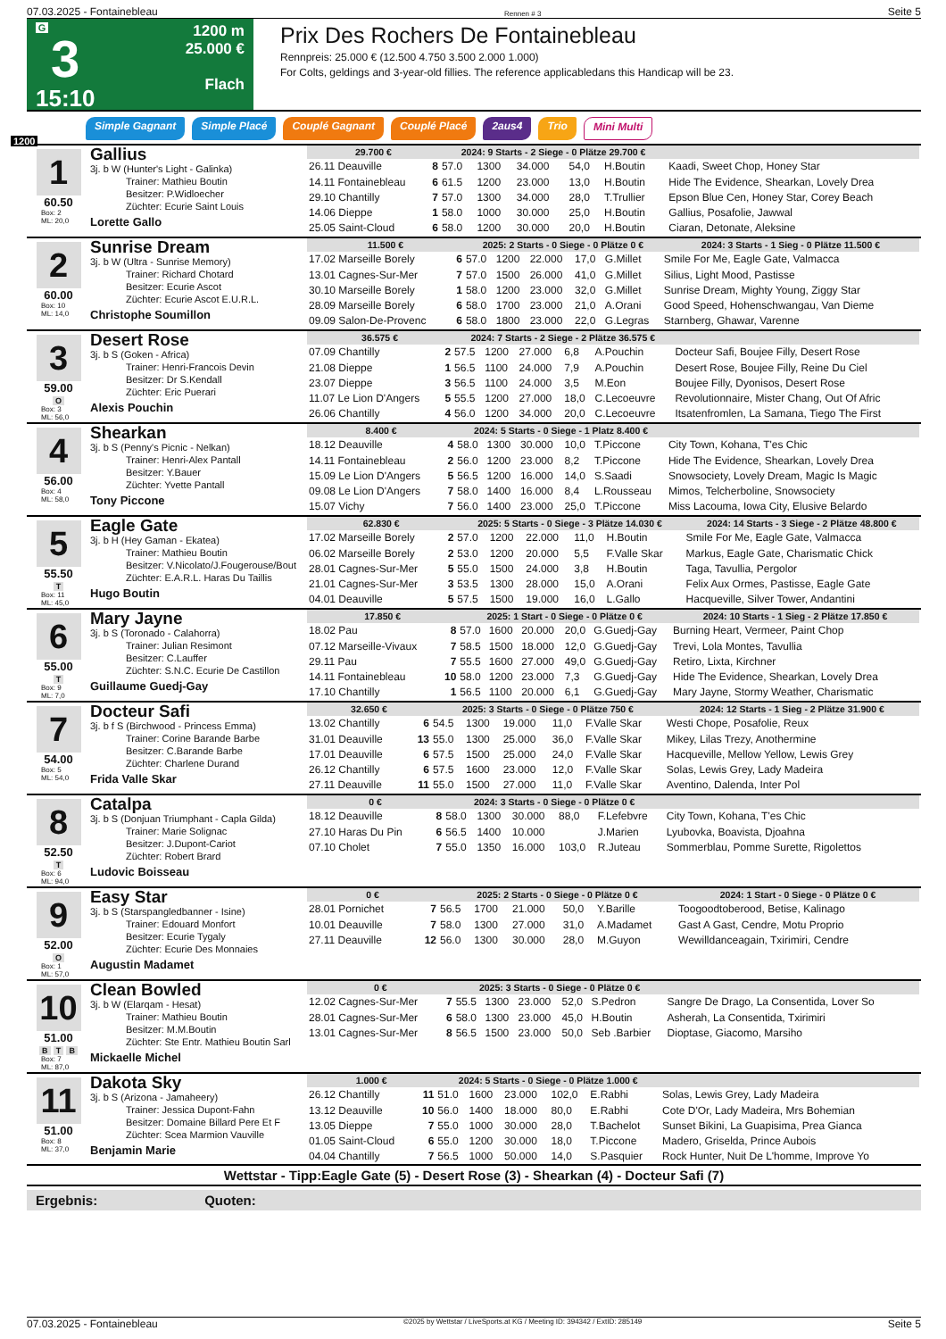07.03.2025 - Fontainebleau Rennen # 3 Seite 5
G
3
15:10
1200 m
25.000 €
Flach
Prix Des Rochers De Fontainebleau
Rennpreis: 25.000 € (12.500 4.750 3.500 2.000 1.000)
For Colts, geldings and 3-year-old fillies. The reference applicabledans this Handicap will be 23.
1200
Simple Gagnant Simple Placé Couplé Gagnant Couplé Placé 2aus4 Trio Mini Multi
1
60.50
Box: 2
ML: 20,0
Gallius
3j. b W (Hunter's Light - Galinka)
Trainer: Mathieu Boutin
Besitzer: P.Widloecher
Züchter: Ecurie Saint Louis
Lorette Gallo
| 29.700 € | | 2024: 9 Starts - 2 Siege - 0 Plätze 29.700 € | | | | | |
| --- | --- | --- | --- | --- | --- | --- | --- |
| 26.11 Deauville | 8 | 57.0 | 1300 | 34.000 | 54,0 | H.Boutin | Kaadi, Sweet Chop, Honey Star |
| 14.11 Fontainebleau | 6 | 61.5 | 1200 | 23.000 | 13,0 | H.Boutin | Hide The Evidence, Shearkan, Lovely Drea |
| 29.10 Chantilly | 7 | 57.0 | 1300 | 34.000 | 28,0 | T.Trullier | Epson Blue Cen, Honey Star, Corey Beach |
| 14.06 Dieppe | 1 | 58.0 | 1000 | 30.000 | 25,0 | H.Boutin | Gallius, Posafolie, Jawwal |
| 25.05 Saint-Cloud | 6 | 58.0 | 1200 | 30.000 | 20,0 | H.Boutin | Ciaran, Detonate, Aleksine |
2
60.00
Box: 10
ML: 14,0
Sunrise Dream
3j. b W (Ultra - Sunrise Memory)
Trainer: Richard Chotard
Besitzer: Ecurie Ascot
Züchter: Ecurie Ascot E.U.R.L.
Christophe Soumillon
| 11.500 € | | 2025: 2 Starts - 0 Siege - 0 Plätze 0 € | | | | | 2024: 3 Starts - 1 Sieg - 0 Plätze 11.500 € |
| --- | --- | --- | --- | --- | --- | --- | --- |
| 17.02 Marseille Borely | 6 | 57.0 | 1200 | 22.000 | 17,0 | G.Millet | Smile For Me, Eagle Gate, Valmacca |
| 13.01 Cagnes-Sur-Mer | 7 | 57.0 | 1500 | 26.000 | 41,0 | G.Millet | Silius, Light Mood, Pastisse |
| 30.10 Marseille Borely | 1 | 58.0 | 1200 | 23.000 | 32,0 | G.Millet | Sunrise Dream, Mighty Young, Ziggy Star |
| 28.09 Marseille Borely | 6 | 58.0 | 1700 | 23.000 | 21,0 | A.Orani | Good Speed, Hohenschwangau, Van Dieme |
| 09.09 Salon-De-Provenc | 6 | 58.0 | 1800 | 23.000 | 22,0 | G.Legras | Starnberg, Ghawar, Varenne |
3
59.00
O
Box: 3
ML: 56,0
Desert Rose
3j. b S (Goken - Africa)
Trainer: Henri-Francois Devin
Besitzer: Dr S.Kendall
Züchter: Eric Puerari
Alexis Pouchin
| 36.575 € | | 2024: 7 Starts - 2 Siege - 2 Plätze 36.575 € | | | | | |
| --- | --- | --- | --- | --- | --- | --- | --- |
| 07.09 Chantilly | 2 | 57.5 | 1200 | 27.000 | 6,8 | A.Pouchin | Docteur Safi, Boujee Filly, Desert Rose |
| 21.08 Dieppe | 1 | 56.5 | 1100 | 24.000 | 7,9 | A.Pouchin | Desert Rose, Boujee Filly, Reine Du Ciel |
| 23.07 Dieppe | 3 | 56.5 | 1100 | 24.000 | 3,5 | M.Eon | Boujee Filly, Dyonisos, Desert Rose |
| 11.07 Le Lion D'Angers | 5 | 55.5 | 1200 | 27.000 | 18,0 | C.Lecoeuvre | Revolutionnaire, Mister Chang, Out Of Afric |
| 26.06 Chantilly | 4 | 56.0 | 1200 | 34.000 | 20,0 | C.Lecoeuvre | Itsatenfromlen, La Samana, Tiego The First |
4
56.00
Box: 4
ML: 58,0
Shearkan
3j. b S (Penny's Picnic - Nelkan)
Trainer: Henri-Alex Pantall
Besitzer: Y.Bauer
Züchter: Yvette Pantall
Tony Piccone
| 8.400 € | | 2024: 5 Starts - 0 Siege - 1 Platz 8.400 € | | | | | |
| --- | --- | --- | --- | --- | --- | --- | --- |
| 18.12 Deauville | 4 | 58.0 | 1300 | 30.000 | 10,0 | T.Piccone | City Town, Kohana, T'es Chic |
| 14.11 Fontainebleau | 2 | 56.0 | 1200 | 23.000 | 8,2 | T.Piccone | Hide The Evidence, Shearkan, Lovely Drea |
| 15.09 Le Lion D'Angers | 5 | 56.5 | 1200 | 16.000 | 14,0 | S.Saadi | Snowsociety, Lovely Dream, Magic Is Magic |
| 09.08 Le Lion D'Angers | 7 | 58.0 | 1400 | 16.000 | 8,4 | L.Rousseau | Mimos, Telcherboline, Snowsociety |
| 15.07 Vichy | 7 | 56.0 | 1400 | 23.000 | 25,0 | T.Piccone | Miss Lacouma, Iowa City, Elusive Belardo |
5
55.50
T
Box: 11
ML: 45,0
Eagle Gate
3j. b H (Hey Gaman - Ekatea)
Trainer: Mathieu Boutin
Besitzer: V.Nicolato/J.Fougerouse/Bout
Züchter: E.A.R.L. Haras Du Taillis
Hugo Boutin
| 62.830 € | | 2025: 5 Starts - 0 Siege - 3 Plätze 14.030 € | | | | | 2024: 14 Starts - 3 Siege - 2 Plätze 48.800 € |
| --- | --- | --- | --- | --- | --- | --- | --- |
| 17.02 Marseille Borely | 2 | 57.0 | 1200 | 22.000 | 11,0 | H.Boutin | Smile For Me, Eagle Gate, Valmacca |
| 06.02 Marseille Borely | 2 | 53.0 | 1200 | 20.000 | 5,5 | F.Valle Skar | Markus, Eagle Gate, Charismatic Chick |
| 28.01 Cagnes-Sur-Mer | 5 | 55.0 | 1500 | 24.000 | 3,8 | H.Boutin | Taga, Tavullia, Pergolor |
| 21.01 Cagnes-Sur-Mer | 3 | 53.5 | 1300 | 28.000 | 15,0 | A.Orani | Felix Aux Ormes, Pastisse, Eagle Gate |
| 04.01 Deauville | 5 | 57.5 | 1500 | 19.000 | 16,0 | L.Gallo | Hacqueville, Silver Tower, Andantini |
6
55.00
T
Box: 9
ML: 7,0
Mary Jayne
3j. b S (Toronado - Calahorra)
Trainer: Julian Resimont
Besitzer: C.Lauffer
Züchter: S.N.C. Ecurie De Castillon
Guillaume Guedj-Gay
| 17.850 € | | 2025: 1 Start - 0 Siege - 0 Plätze 0 € | | | | | 2024: 10 Starts - 1 Sieg - 2 Plätze 17.850 € |
| --- | --- | --- | --- | --- | --- | --- | --- |
| 18.02 Pau | 8 | 57.0 | 1600 | 20.000 | 20,0 | G.Guedj-Gay | Burning Heart, Vermeer, Paint Chop |
| 07.12 Marseille-Vivaux | 7 | 58.5 | 1500 | 18.000 | 12,0 | G.Guedj-Gay | Trevi, Lola Montes, Tavullia |
| 29.11 Pau | 7 | 55.5 | 1600 | 27.000 | 49,0 | G.Guedj-Gay | Retiro, Lixta, Kirchner |
| 14.11 Fontainebleau | 10 | 58.0 | 1200 | 23.000 | 7,3 | G.Guedj-Gay | Hide The Evidence, Shearkan, Lovely Drea |
| 17.10 Chantilly | 1 | 56.5 | 1100 | 20.000 | 6,1 | G.Guedj-Gay | Mary Jayne, Stormy Weather, Charismatic |
7
54.00
Box: 5
ML: 54,0
Docteur Safi
3j. b f S (Birchwood - Princess Emma)
Trainer: Corine Barande Barbe
Besitzer: C.Barande Barbe
Züchter: Charlene Durand
Frida Valle Skar
| 32.650 € | | 2025: 3 Starts - 0 Siege - 0 Plätze 750 € | | | | | 2024: 12 Starts - 1 Sieg - 2 Plätze 31.900 € |
| --- | --- | --- | --- | --- | --- | --- | --- |
| 13.02 Chantilly | 6 | 54.5 | 1300 | 19.000 | 11,0 | F.Valle Skar | Westi Chope, Posafolie, Reux |
| 31.01 Deauville | 13 | 55.0 | 1300 | 25.000 | 36,0 | F.Valle Skar | Mikey, Lilas Trezy, Anothermine |
| 17.01 Deauville | 6 | 57.5 | 1500 | 25.000 | 24,0 | F.Valle Skar | Hacqueville, Mellow Yellow, Lewis Grey |
| 26.12 Chantilly | 6 | 57.5 | 1600 | 23.000 | 12,0 | F.Valle Skar | Solas, Lewis Grey, Lady Madeira |
| 27.11 Deauville | 11 | 55.0 | 1500 | 27.000 | 11,0 | F.Valle Skar | Aventino, Dalenda, Inter Pol |
8
52.50
T
Box: 6
ML: 94,0
Catalpa
3j. b S (Donjuan Triumphant - Capla Gilda)
Trainer: Marie Solignac
Besitzer: J.Dupont-Cariot
Züchter: Robert Brard
Ludovic Boisseau
| 0 € | | 2024: 3 Starts - 0 Siege - 0 Plätze 0 € | | | | | |
| --- | --- | --- | --- | --- | --- | --- | --- |
| 18.12 Deauville | 8 | 58.0 | 1300 | 30.000 | 88,0 | F.Lefebvre | City Town, Kohana, T'es Chic |
| 27.10 Haras Du Pin | 6 | 56.5 | 1400 | 10.000 | | J.Marien | Lyubovka, Boavista, Djoahna |
| 07.10 Cholet | 7 | 55.0 | 1350 | 16.000 | 103,0 | R.Juteau | Sommerblau, Pomme Surette, Rigolettos |
9
52.00
O
Box: 1
ML: 57,0
Easy Star
3j. b S (Starspangledbanner - Isine)
Trainer: Edouard Monfort
Besitzer: Ecurie Tygaly
Züchter: Ecurie Des Monnaies
Augustin Madamet
| 0 € | | 2025: 2 Starts - 0 Siege - 0 Plätze 0 € | | | | | 2024: 1 Start - 0 Siege - 0 Plätze 0 € |
| --- | --- | --- | --- | --- | --- | --- | --- |
| 28.01 Pornichet | 7 | 56.5 | 1700 | 21.000 | 50,0 | Y.Barille | Toogoodtoberood, Betise, Kalinago |
| 10.01 Deauville | 7 | 58.0 | 1300 | 27.000 | 31,0 | A.Madamet | Gast A Gast, Cendre, Motu Proprio |
| 27.11 Deauville | 12 | 56.0 | 1300 | 30.000 | 28,0 | M.Guyon | Wewilldanceagain, Txirimiri, Cendre |
10
51.00
B T B
Box: 7
ML: 87,0
Clean Bowled
3j. b W (Elarqam - Hesat)
Trainer: Mathieu Boutin
Besitzer: M.M.Boutin
Züchter: Ste Entr. Mathieu Boutin Sarl
Mickaelle Michel
| 0 € | | 2025: 3 Starts - 0 Siege - 0 Plätze 0 € | | | | | |
| --- | --- | --- | --- | --- | --- | --- | --- |
| 12.02 Cagnes-Sur-Mer | 7 | 55.5 | 1300 | 23.000 | 52,0 | S.Pedron | Sangre De Drago, La Consentida, Lover So |
| 28.01 Cagnes-Sur-Mer | 6 | 58.0 | 1300 | 23.000 | 45,0 | H.Boutin | Asherah, La Consentida, Txirimiri |
| 13.01 Cagnes-Sur-Mer | 8 | 56.5 | 1500 | 23.000 | 50,0 | Seb .Barbier | Dioptase, Giacomo, Marsiho |
11
51.00
Box: 8
ML: 37,0
Dakota Sky
3j. b S (Arizona - Jamaheery)
Trainer: Jessica Dupont-Fahn
Besitzer: Domaine Billard Pere Et F
Züchter: Scea Marmion Vauville
Benjamin Marie
| 1.000 € | | 2024: 5 Starts - 0 Siege - 0 Plätze 1.000 € | | | | | |
| --- | --- | --- | --- | --- | --- | --- | --- |
| 26.12 Chantilly | 11 | 51.0 | 1600 | 23.000 | 102,0 | E.Rabhi | Solas, Lewis Grey, Lady Madeira |
| 13.12 Deauville | 10 | 56.0 | 1400 | 18.000 | 80,0 | E.Rabhi | Cote D'Or, Lady Madeira, Mrs Bohemian |
| 13.05 Dieppe | 7 | 55.0 | 1000 | 30.000 | 28,0 | T.Bachelot | Sunset Bikini, La Guapisima, Prea Gianca |
| 01.05 Saint-Cloud | 6 | 55.0 | 1200 | 30.000 | 18,0 | T.Piccone | Madero, Griselda, Prince Aubois |
| 04.04 Chantilly | 7 | 56.5 | 1000 | 50.000 | 14,0 | S.Pasquier | Rock Hunter, Nuit De L'homme, Improve Yo |
Wettstar - Tipp:Eagle Gate (5) - Desert Rose (3) - Shearkan (4) - Docteur Safi (7)
Ergebnis: Quoten:
07.03.2025 - Fontainebleau ©2025 by Wettstar / LiveSports.at KG / Meeting ID: 394342 / ExtID: 285149 Seite 5